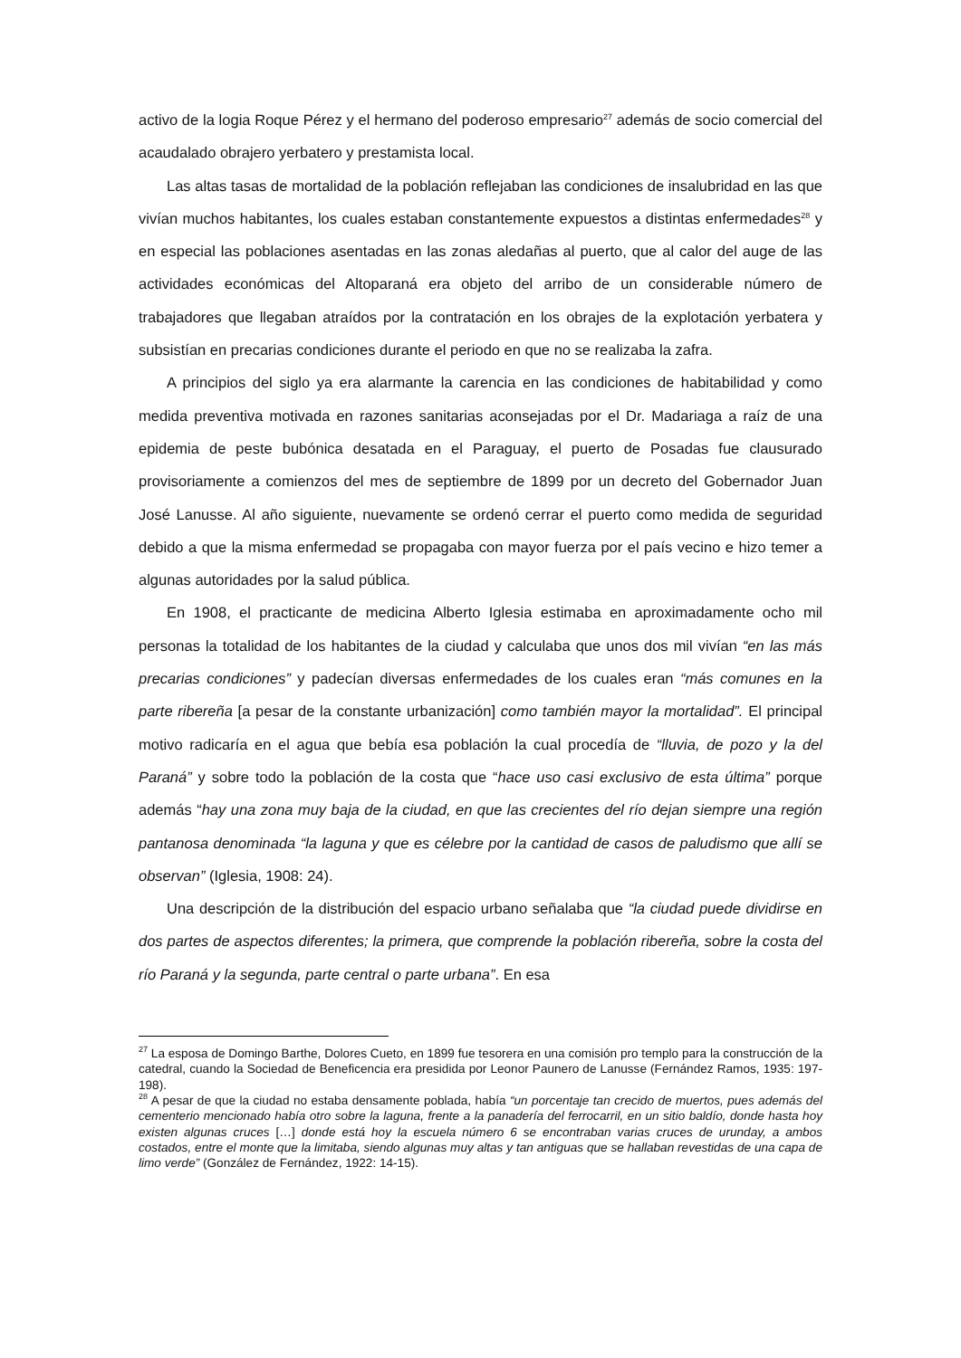activo de la logia Roque Pérez y el hermano del poderoso empresario<sup>27</sup> además de socio comercial del acaudalado obrajero yerbatero y prestamista local.
Las altas tasas de mortalidad de la población reflejaban las condiciones de insalubridad en las que vivían muchos habitantes, los cuales estaban constantemente expuestos a distintas enfermedades<sup>28</sup> y en especial las poblaciones asentadas en las zonas aledañas al puerto, que al calor del auge de las actividades económicas del Altoparaná era objeto del arribo de un considerable número de trabajadores que llegaban atraídos por la contratación en los obrajes de la explotación yerbatera y subsistían en precarias condiciones durante el periodo en que no se realizaba la zafra.
A principios del siglo ya era alarmante la carencia en las condiciones de habitabilidad y como medida preventiva motivada en razones sanitarias aconsejadas por el Dr. Madariaga a raíz de una epidemia de peste bubónica desatada en el Paraguay, el puerto de Posadas fue clausurado provisoriamente a comienzos del mes de septiembre de 1899 por un decreto del Gobernador Juan José Lanusse. Al año siguiente, nuevamente se ordenó cerrar el puerto como medida de seguridad debido a que la misma enfermedad se propagaba con mayor fuerza por el país vecino e hizo temer a algunas autoridades por la salud pública.
En 1908, el practicante de medicina Alberto Iglesia estimaba en aproximadamente ocho mil personas la totalidad de los habitantes de la ciudad y calculaba que unos dos mil vivían “en las más precarias condiciones” y padecían diversas enfermedades de los cuales eran “más comunes en la parte ribereña [a pesar de la constante urbanización] como también mayor la mortalidad”. El principal motivo radicaría en el agua que bebía esa población la cual procedía de “lluvia, de pozo y la del Paraná” y sobre todo la población de la costa que “hace uso casi exclusivo de esta última” porque además “hay una zona muy baja de la ciudad, en que las crecientes del río dejan siempre una región pantanosa denominada “la laguna y que es célebre por la cantidad de casos de paludismo que allí se observan” (Iglesia, 1908: 24).
Una descripción de la distribución del espacio urbano señalaba que “la ciudad puede dividirse en dos partes de aspectos diferentes; la primera, que comprende la población ribereña, sobre la costa del río Paraná y la segunda, parte central o parte urbana”. En esa
<sup>27</sup> La esposa de Domingo Barthe, Dolores Cueto, en 1899 fue tesorera en una comisión pro templo para la construcción de la catedral, cuando la Sociedad de Beneficencia era presidida por Leonor Paunero de Lanusse (Fernández Ramos, 1935: 197-198).
<sup>28</sup> A pesar de que la ciudad no estaba densamente poblada, había “un porcentaje tan crecido de muertos, pues además del cementerio mencionado había otro sobre la laguna, frente a la panadería del ferrocarril, en un sitio baldío, donde hasta hoy existen algunas cruces […] donde está hoy la escuela número 6 se encontraban varias cruces de urunday, a ambos costados, entre el monte que la limitaba, siendo algunas muy altas y tan antiguas que se hallaban revestidas de una capa de limo verde” (González de Fernández, 1922: 14-15).